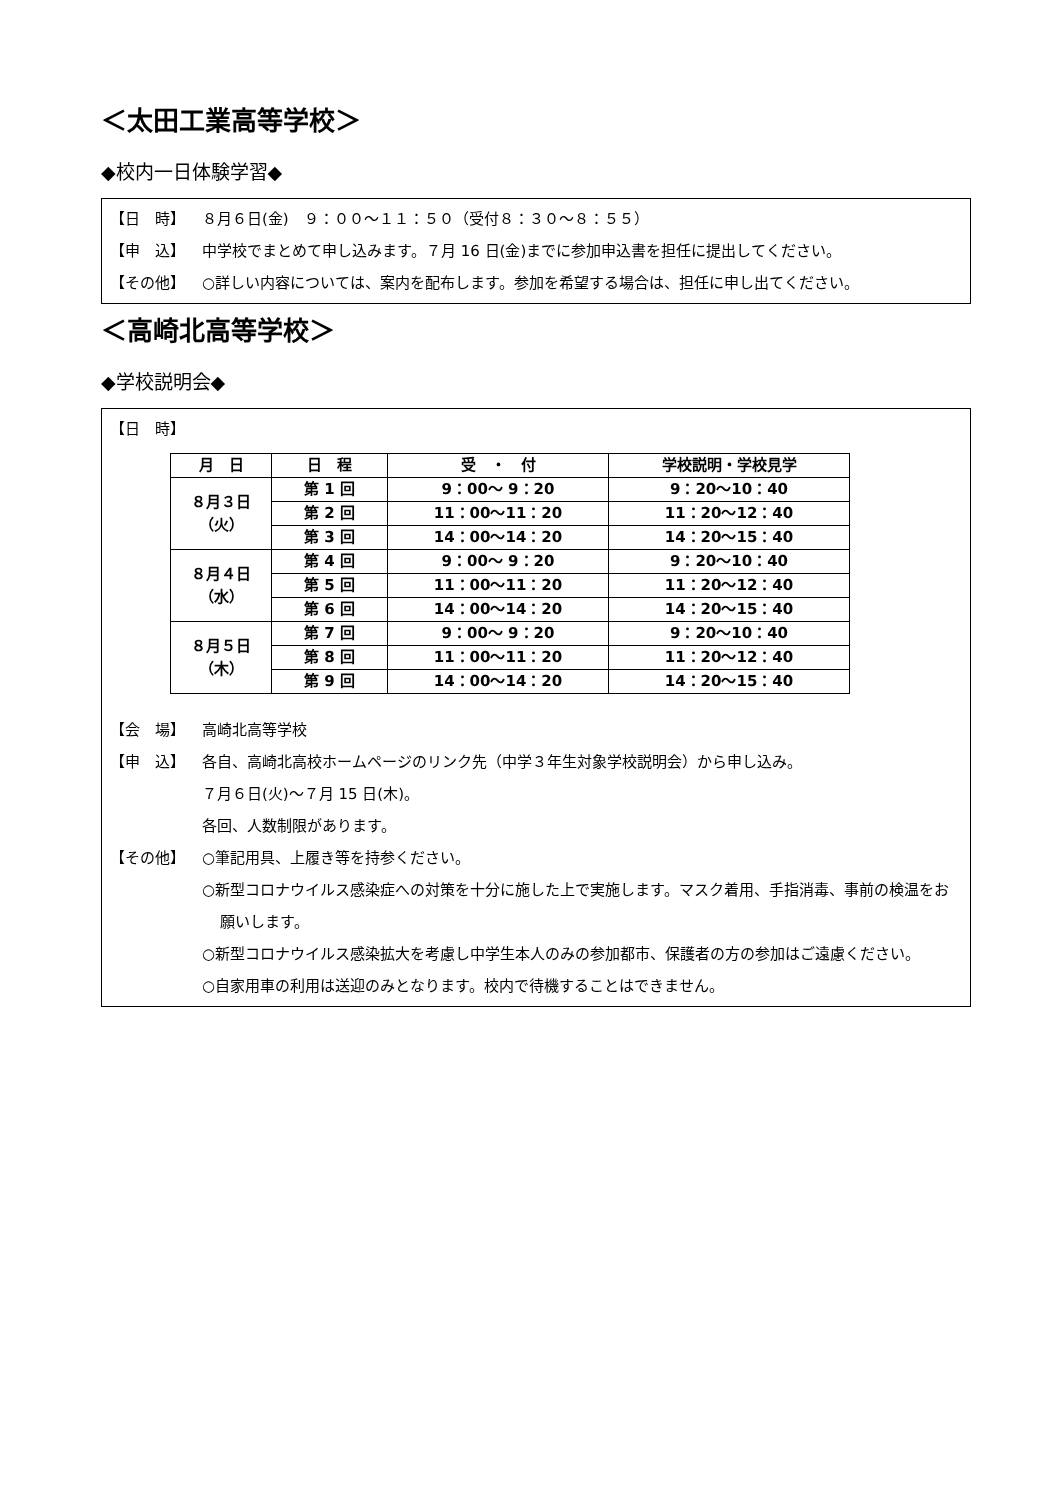＜太田工業高等学校＞
◆校内一日体験学習◆
【日　時】 ８月６日(金)　９：００～１１：５０（受付８：３０～８：５５）
【申　込】 中学校でまとめて申し込みます。７月 16 日(金)までに参加申込書を担任に提出してください。
【その他】 ○詳しい内容については、案内を配布します。参加を希望する場合は、担任に申し出てください。
＜高崎北高等学校＞
◆学校説明会◆
【日　時】
| 月 日 | 日 程 | 受 ・ 付 | 学校説明・学校見学 |
| --- | --- | --- | --- |
| ８月３日 （火） | 第 1 回 | 9：00～ 9：20 | 9：20～10：40 |
| | 第 2 回 | 11：00～11：20 | 11：20～12：40 |
| | 第 3 回 | 14：00～14：20 | 14：20～15：40 |
| ８月４日 （水） | 第 4 回 | 9：00～ 9：20 | 9：20～10：40 |
| | 第 5 回 | 11：00～11：20 | 11：20～12：40 |
| | 第 6 回 | 14：00～14：20 | 14：20～15：40 |
| ８月５日 （木） | 第 7 回 | 9：00～ 9：20 | 9：20～10：40 |
| | 第 8 回 | 11：00～11：20 | 11：20～12：40 |
| | 第 9 回 | 14：00～14：20 | 14：20～15：40 |
【会　場】 高崎北高等学校
【申　込】 各自、高崎北高校ホームページのリンク先（中学３年生対象学校説明会）から申し込み。
７月６日(火)～７月 15 日(木)。
各回、人数制限があります。
【その他】 ○筆記用具、上履き等を持参ください。
○新型コロナウイルス感染症への対策を十分に施した上で実施します。マスク着用、手指消毒、事前の検温をお願いします。
○新型コロナウイルス感染拡大を考慮し中学生本人のみの参加都市、保護者の方の参加はご遠慮ください。
○自家用車の利用は送迎のみとなります。校内で待機することはできません。